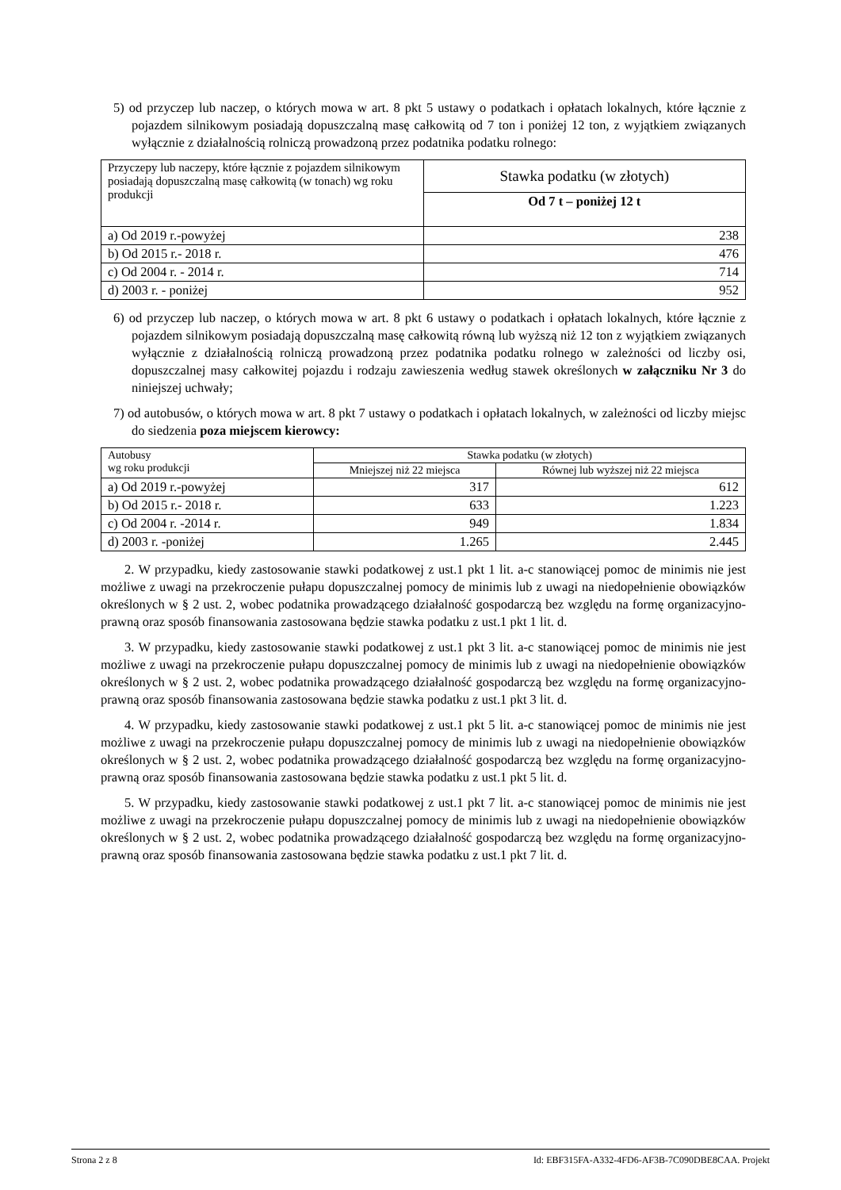5) od przyczep lub naczep, o których mowa w art. 8 pkt 5 ustawy o podatkach i opłatach lokalnych, które łącznie z pojazdem silnikowym posiadają dopuszczalną masę całkowitą od 7 ton i poniżej 12 ton, z wyjątkiem związanych wyłącznie z działalnością rolniczą prowadzoną przez podatnika podatku rolnego:
| Przyczepy lub naczepy, które łącznie z pojazdem silnikowym posiadają dopuszczalną masę całkowitą (w tonach) wg roku produkcji | Stawka podatku (w złotych) |
| | Od 7 t – poniżej 12 t |
| a) Od 2019 r.-powyżej | 238 |
| b) Od 2015 r.- 2018 r. | 476 |
| c) Od 2004 r. - 2014 r. | 714 |
| d) 2003 r. - poniżej | 952 |
6) od przyczep lub naczep, o których mowa w art. 8 pkt 6 ustawy o podatkach i opłatach lokalnych, które łącznie z pojazdem silnikowym posiadają dopuszczalną masę całkowitą równą lub wyższą niż 12 ton z wyjątkiem związanych wyłącznie z działalnością rolniczą prowadzoną przez podatnika podatku rolnego w zależności od liczby osi, dopuszczalnej masy całkowitej pojazdu i rodzaju zawieszenia według stawek określonych w załączniku Nr 3 do niniejszej uchwały;
7) od autobusów, o których mowa w art. 8 pkt 7 ustawy o podatkach i opłatach lokalnych, w zależności od liczby miejsc do siedzenia poza miejscem kierowcy:
| Autobusy wg roku produkcji | Stawka podatku (w złotych) | |
| | Mniejszej niż 22 miejsca | Równej lub wyższej niż 22 miejsca |
| a) Od 2019 r.-powyżej | 317 | 612 |
| b) Od 2015 r.- 2018 r. | 633 | 1.223 |
| c) Od 2004 r. -2014 r. | 949 | 1.834 |
| d) 2003 r. -poniżej | 1.265 | 2.445 |
2. W przypadku, kiedy zastosowanie stawki podatkowej z ust.1 pkt 1 lit. a-c stanowiącej pomoc de minimis nie jest możliwe z uwagi na przekroczenie pułapu dopuszczalnej pomocy de minimis lub z uwagi na niedopełnienie obowiązków określonych w § 2 ust. 2, wobec podatnika prowadzącego działalność gospodarczą bez względu na formę organizacyjno-prawną oraz sposób finansowania zastosowana będzie stawka podatku z ust.1 pkt 1 lit. d.
3. W przypadku, kiedy zastosowanie stawki podatkowej z ust.1 pkt 3 lit. a-c stanowiącej pomoc de minimis nie jest możliwe z uwagi na przekroczenie pułapu dopuszczalnej pomocy de minimis lub z uwagi na niedopełnienie obowiązków określonych w § 2 ust. 2, wobec podatnika prowadzącego działalność gospodarczą bez względu na formę organizacyjno-prawną oraz sposób finansowania zastosowana będzie stawka podatku z ust.1 pkt 3 lit. d.
4. W przypadku, kiedy zastosowanie stawki podatkowej z ust.1 pkt 5 lit. a-c stanowiącej pomoc de minimis nie jest możliwe z uwagi na przekroczenie pułapu dopuszczalnej pomocy de minimis lub z uwagi na niedopełnienie obowiązków określonych w § 2 ust. 2, wobec podatnika prowadzącego działalność gospodarczą bez względu na formę organizacyjno-prawną oraz sposób finansowania zastosowana będzie stawka podatku z ust.1 pkt 5 lit. d.
5. W przypadku, kiedy zastosowanie stawki podatkowej z ust.1 pkt 7 lit. a-c stanowiącej pomoc de minimis nie jest możliwe z uwagi na przekroczenie pułapu dopuszczalnej pomocy de minimis lub z uwagi na niedopełnienie obowiązków określonych w § 2 ust. 2, wobec podatnika prowadzącego działalność gospodarczą bez względu na formę organizacyjno-prawną oraz sposób finansowania zastosowana będzie stawka podatku z ust.1 pkt 7 lit. d.
Strona 2 z 8 Id: EBF315FA-A332-4FD6-AF3B-7C090DBE8CAA. Projekt